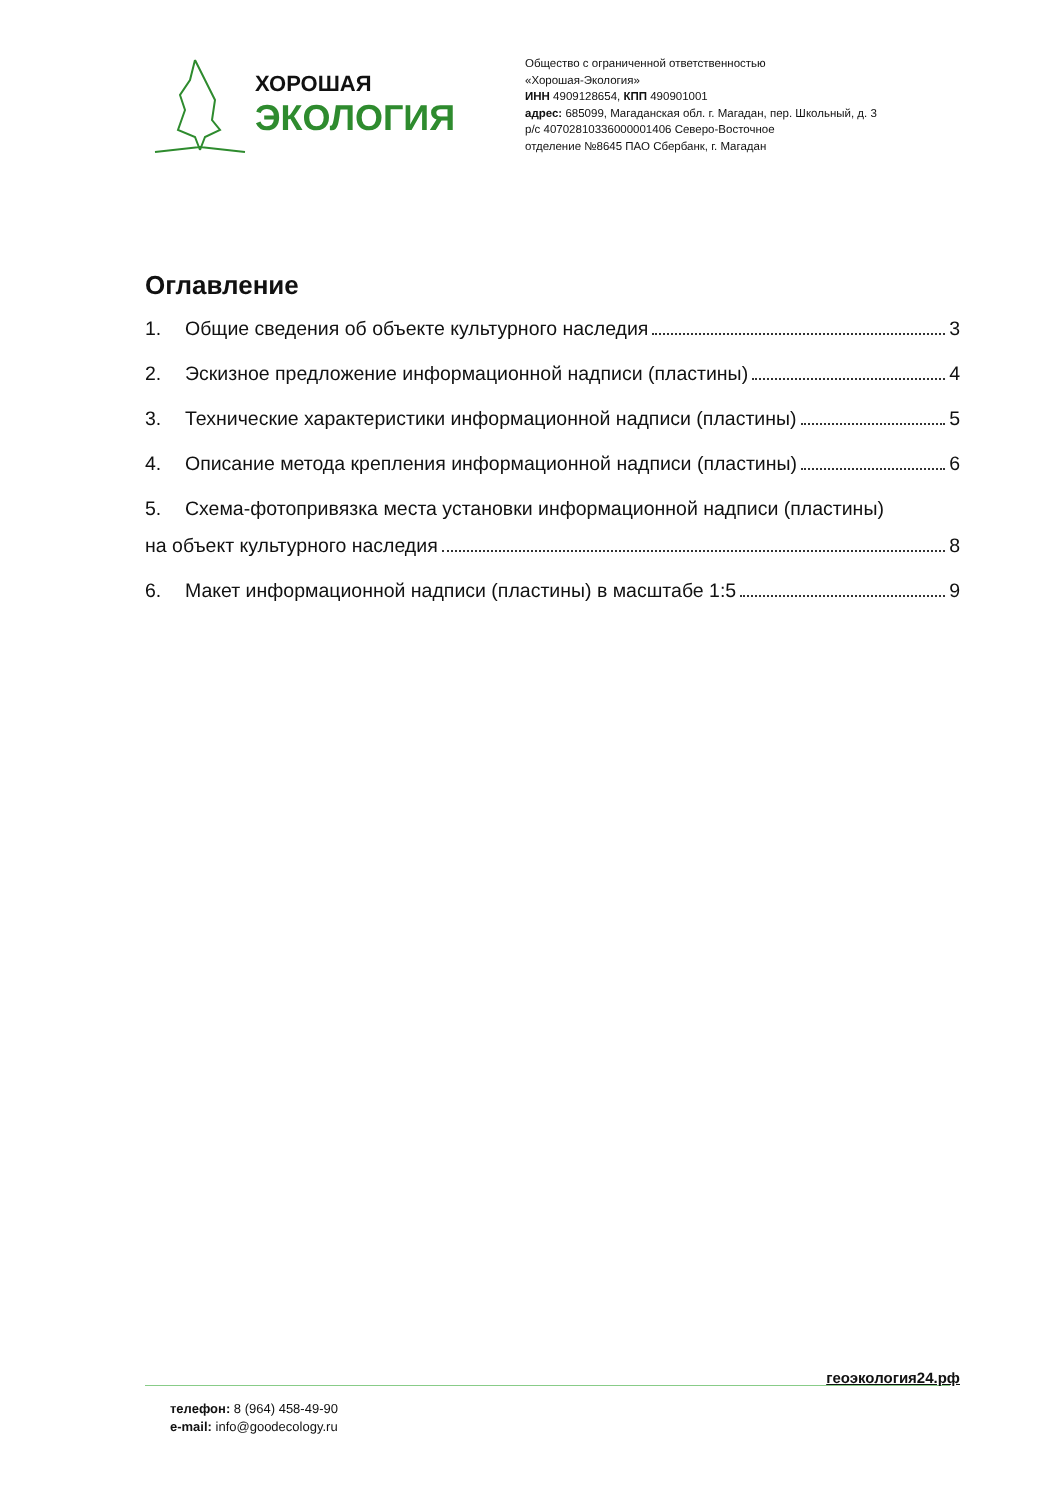ХОРОШАЯ
ЭКОЛОГИЯ
Общество с ограниченной ответственностью
«Хорошая-Экология»
ИНН 4909128654, КПП 490901001
адрес: 685099, Магаданская обл. г. Магадан, пер. Школьный, д. 3
р/с 40702810336000001406 Северо-Восточное
отделение №8645 ПАО Сбербанк, г. Магадан
Оглавление
1. Общие сведения об объекте культурного наследия 3
2. Эскизное предложение информационной надписи (пластины) 4
3. Технические характеристики информационной надписи (пластины) 5
4. Описание метода крепления информационной надписи (пластины) 6
5. Схема-фотопривязка места установки информационной надписи (пластины)
на объект культурного наследия 8
6. Макет информационной надписи (пластины) в масштабе 1:5 9
геоэкология24.рф
телефон: 8 (964) 458-49-90
e-mail: info@goodecology.ru